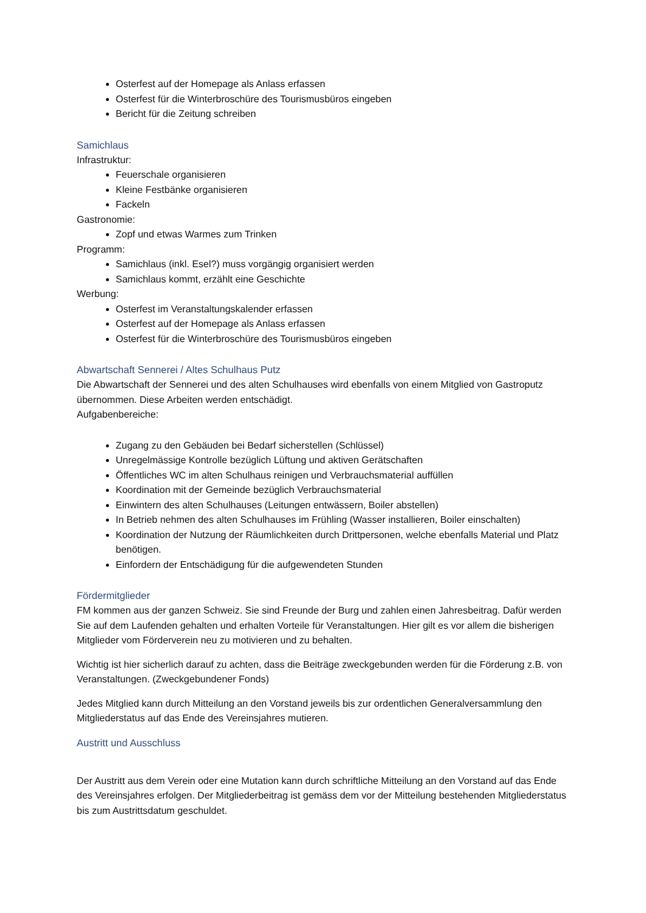Osterfest auf der Homepage als Anlass erfassen
Osterfest für die Winterbroschüre des Tourismusbüros eingeben
Bericht für die Zeitung schreiben
Samichlaus
Infrastruktur:
Feuerschale organisieren
Kleine Festbänke organisieren
Fackeln
Gastronomie:
Zopf und etwas Warmes zum Trinken
Programm:
Samichlaus (inkl. Esel?) muss vorgängig organisiert werden
Samichlaus kommt, erzählt eine Geschichte
Werbung:
Osterfest im Veranstaltungskalender erfassen
Osterfest auf der Homepage als Anlass erfassen
Osterfest für die Winterbroschüre des Tourismusbüros eingeben
Abwartschaft Sennerei / Altes Schulhaus Putz
Die Abwartschaft der Sennerei und des alten Schulhauses wird ebenfalls von einem Mitglied von Gastroputz übernommen. Diese Arbeiten werden entschädigt.
Aufgabenbereiche:
Zugang zu den Gebäuden bei Bedarf sicherstellen (Schlüssel)
Unregelmässige Kontrolle bezüglich Lüftung und aktiven Gerätschaften
Öffentliches WC im alten Schulhaus reinigen und Verbrauchsmaterial auffüllen
Koordination mit der Gemeinde bezüglich Verbrauchsmaterial
Einwintern des alten Schulhauses (Leitungen entwässern, Boiler abstellen)
In Betrieb nehmen des alten Schulhauses im Frühling (Wasser installieren, Boiler einschalten)
Koordination der Nutzung der Räumlichkeiten durch Drittpersonen, welche ebenfalls Material und Platz benötigen.
Einfordern der Entschädigung für die aufgewendeten Stunden
Fördermitglieder
FM kommen aus der ganzen Schweiz. Sie sind Freunde der Burg und zahlen einen Jahresbeitrag. Dafür werden Sie auf dem Laufenden gehalten und erhalten Vorteile für Veranstaltungen. Hier gilt es vor allem die bisherigen Mitglieder vom Förderverein neu zu motivieren und zu behalten.
Wichtig ist hier sicherlich darauf zu achten, dass die Beiträge zweckgebunden werden für die Förderung z.B. von Veranstaltungen. (Zweckgebundener Fonds)
Jedes Mitglied kann durch Mitteilung an den Vorstand jeweils bis zur ordentlichen Generalversammlung den Mitgliederstatus auf das Ende des Vereinsjahres mutieren.
Austritt und Ausschluss
Der Austritt aus dem Verein oder eine Mutation kann durch schriftliche Mitteilung an den Vorstand auf das Ende des Vereinsjahres erfolgen. Der Mitgliederbeitrag ist gemäss dem vor der Mitteilung bestehenden Mitgliederstatus bis zum Austrittsdatum geschuldet.